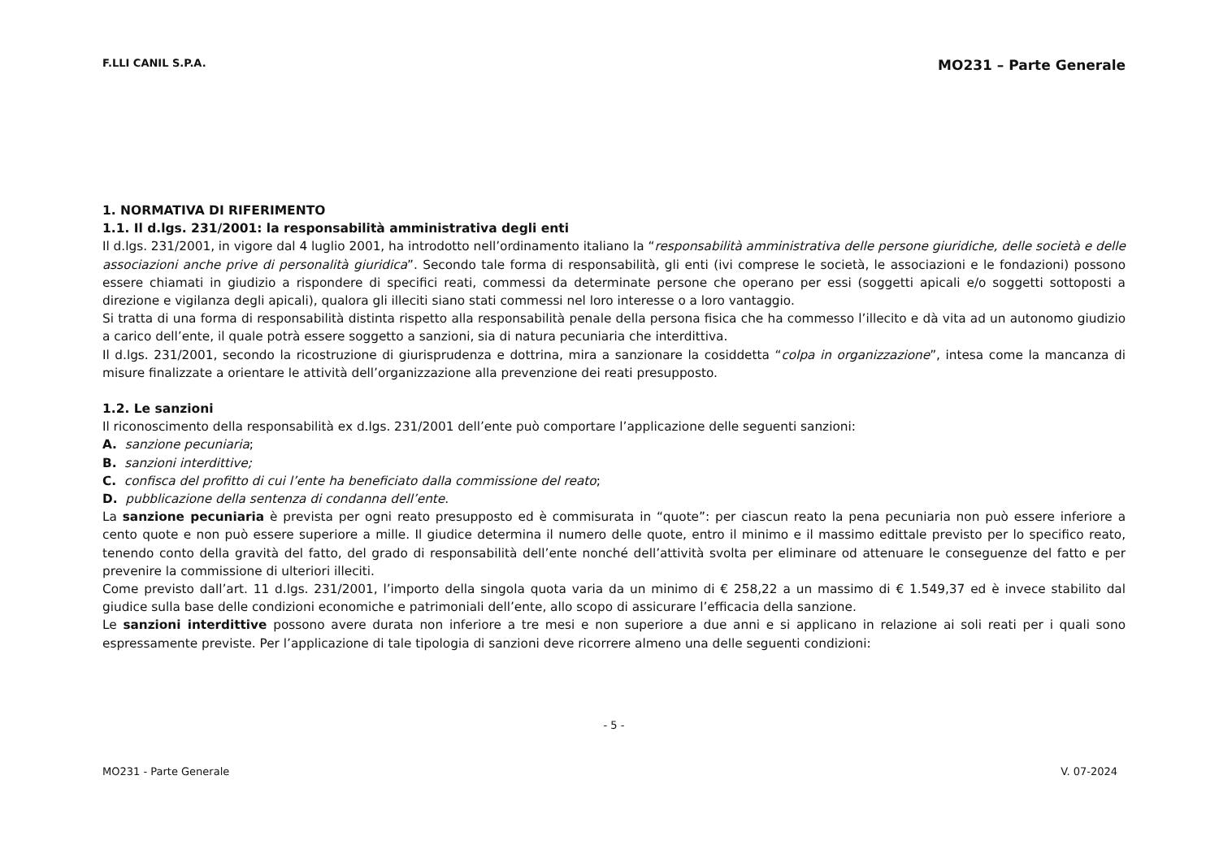F.LLI CANIL S.P.A. MO231 – Parte Generale
1. NORMATIVA DI RIFERIMENTO
1.1. Il d.lgs. 231/2001: la responsabilità amministrativa degli enti
Il d.lgs. 231/2001, in vigore dal 4 luglio 2001, ha introdotto nell’ordinamento italiano la “responsabilità amministrativa delle persone giuridiche, delle società e delle associazioni anche prive di personalità giuridica”. Secondo tale forma di responsabilità, gli enti (ivi comprese le società, le associazioni e le fondazioni) possono essere chiamati in giudizio a rispondere di specifici reati, commessi da determinate persone che operano per essi (soggetti apicali e/o soggetti sottoposti a direzione e vigilanza degli apicali), qualora gli illeciti siano stati commessi nel loro interesse o a loro vantaggio.
Si tratta di una forma di responsabilità distinta rispetto alla responsabilità penale della persona fisica che ha commesso l’illecito e dà vita ad un autonomo giudizio a carico dell’ente, il quale potrà essere soggetto a sanzioni, sia di natura pecuniaria che interdittiva.
Il d.lgs. 231/2001, secondo la ricostruzione di giurisprudenza e dottrina, mira a sanzionare la cosiddetta “colpa in organizzazione”, intesa come la mancanza di misure finalizzate a orientare le attività dell’organizzazione alla prevenzione dei reati presupposto.
1.2. Le sanzioni
Il riconoscimento della responsabilità ex d.lgs. 231/2001 dell’ente può comportare l’applicazione delle seguenti sanzioni:
A. sanzione pecuniaria;
B. sanzioni interdittive;
C. confisca del profitto di cui l’ente ha beneficiato dalla commissione del reato;
D. pubblicazione della sentenza di condanna dell’ente.
La sanzione pecuniaria è prevista per ogni reato presupposto ed è commisurata in “quote”: per ciascun reato la pena pecuniaria non può essere inferiore a cento quote e non può essere superiore a mille. Il giudice determina il numero delle quote, entro il minimo e il massimo edittale previsto per lo specifico reato, tenendo conto della gravità del fatto, del grado di responsabilità dell’ente nonché dell’attività svolta per eliminare od attenuare le conseguenze del fatto e per prevenire la commissione di ulteriori illeciti.
Come previsto dall’art. 11 d.lgs. 231/2001, l’importo della singola quota varia da un minimo di € 258,22 a un massimo di € 1.549,37 ed è invece stabilito dal giudice sulla base delle condizioni economiche e patrimoniali dell’ente, allo scopo di assicurare l’efficacia della sanzione.
Le sanzioni interdittive possono avere durata non inferiore a tre mesi e non superiore a due anni e si applicano in relazione ai soli reati per i quali sono espressamente previste. Per l’applicazione di tale tipologia di sanzioni deve ricorrere almeno una delle seguenti condizioni:
- 5 -
MO231 - Parte Generale V. 07-2024